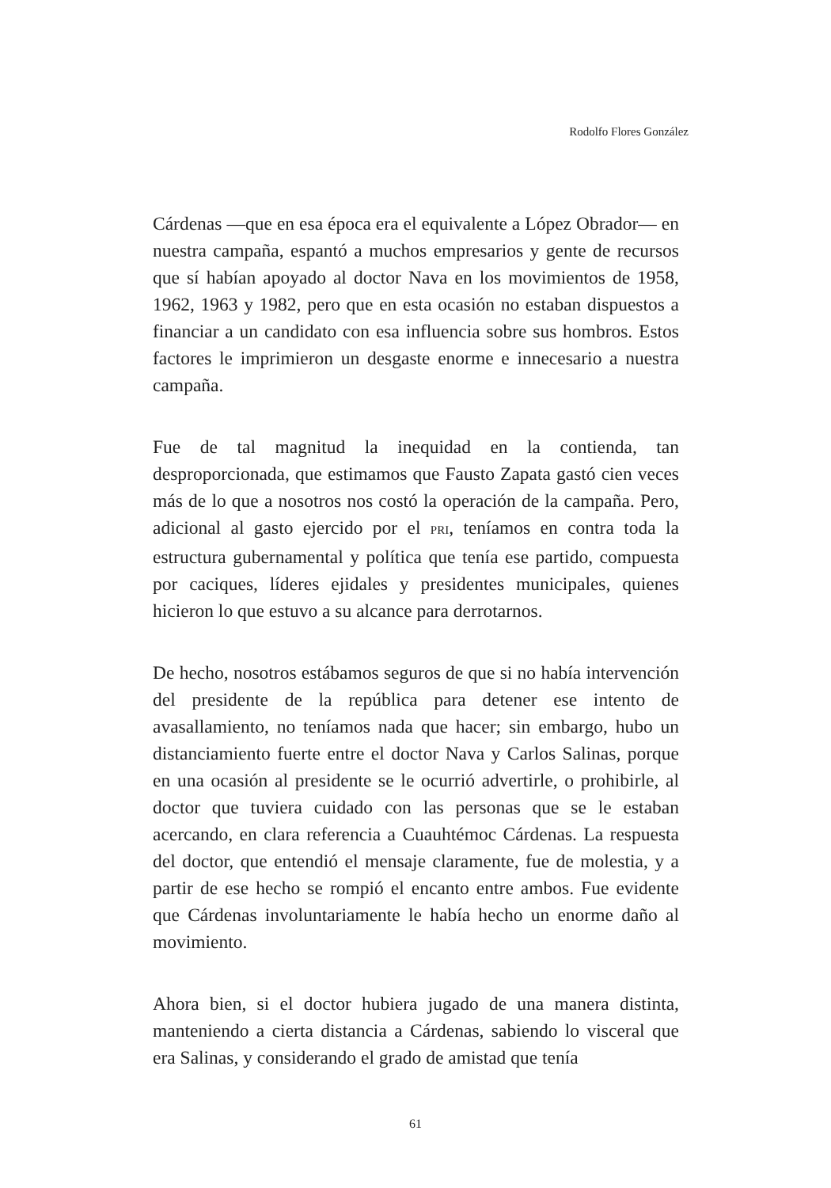Rodolfo Flores González
Cárdenas —que en esa época era el equivalente a López Obrador— en nuestra campaña, espantó a muchos empresarios y gente de recursos que sí habían apoyado al doctor Nava en los movimientos de 1958, 1962, 1963 y 1982, pero que en esta ocasión no estaban dispuestos a financiar a un candidato con esa influencia sobre sus hombros. Estos factores le imprimieron un desgaste enorme e innecesario a nuestra campaña.
Fue de tal magnitud la inequidad en la contienda, tan desproporcionada, que estimamos que Fausto Zapata gastó cien veces más de lo que a nosotros nos costó la operación de la campaña. Pero, adicional al gasto ejercido por el PRI, teníamos en contra toda la estructura gubernamental y política que tenía ese partido, compuesta por caciques, líderes ejidales y presidentes municipales, quienes hicieron lo que estuvo a su alcance para derrotarnos.
De hecho, nosotros estábamos seguros de que si no había intervención del presidente de la república para detener ese intento de avasallamiento, no teníamos nada que hacer; sin embargo, hubo un distanciamiento fuerte entre el doctor Nava y Carlos Salinas, porque en una ocasión al presidente se le ocurrió advertirle, o prohibirle, al doctor que tuviera cuidado con las personas que se le estaban acercando, en clara referencia a Cuauhtémoc Cárdenas. La respuesta del doctor, que entendió el mensaje claramente, fue de molestia, y a partir de ese hecho se rompió el encanto entre ambos. Fue evidente que Cárdenas involuntariamente le había hecho un enorme daño al movimiento.
Ahora bien, si el doctor hubiera jugado de una manera distinta, manteniendo a cierta distancia a Cárdenas, sabiendo lo visceral que era Salinas, y considerando el grado de amistad que tenía
61